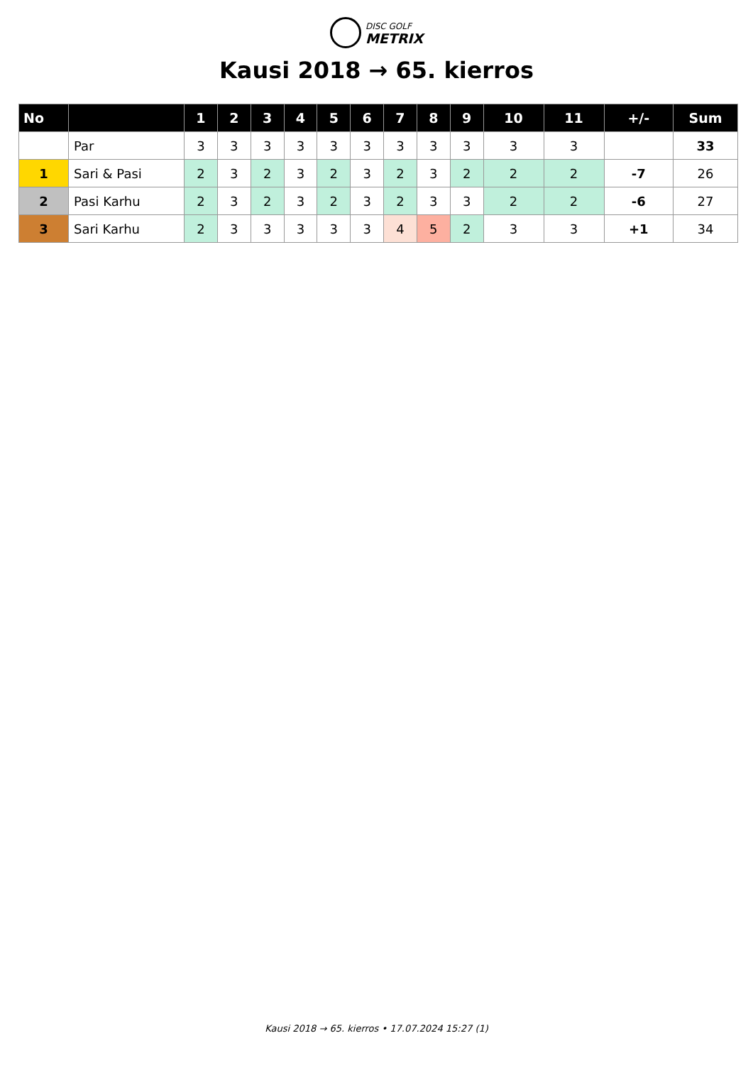DISC GOLF
METRIX
Kausi 2018 → 65. kierros
| No | | 1 | 2 | 3 | 4 | 5 | 6 | 7 | 8 | 9 | 10 | 11 | +/- | Sum |
| --- | --- | --- | --- | --- | --- | --- | --- | --- | --- | --- | --- | --- | --- | --- |
| | Par | 3 | 3 | 3 | 3 | 3 | 3 | 3 | 3 | 3 | 3 | 3 | | 33 |
| 1 | Sari & Pasi | 2 | 3 | 2 | 3 | 2 | 3 | 2 | 3 | 2 | 2 | 2 | -7 | 26 |
| 2 | Pasi Karhu | 2 | 3 | 2 | 3 | 2 | 3 | 2 | 3 | 3 | 2 | 2 | -6 | 27 |
| 3 | Sari Karhu | 2 | 3 | 3 | 3 | 3 | 3 | 4 | 5 | 2 | 3 | 3 | +1 | 34 |
Kausi 2018 → 65. kierros • 17.07.2024 15:27 (1)